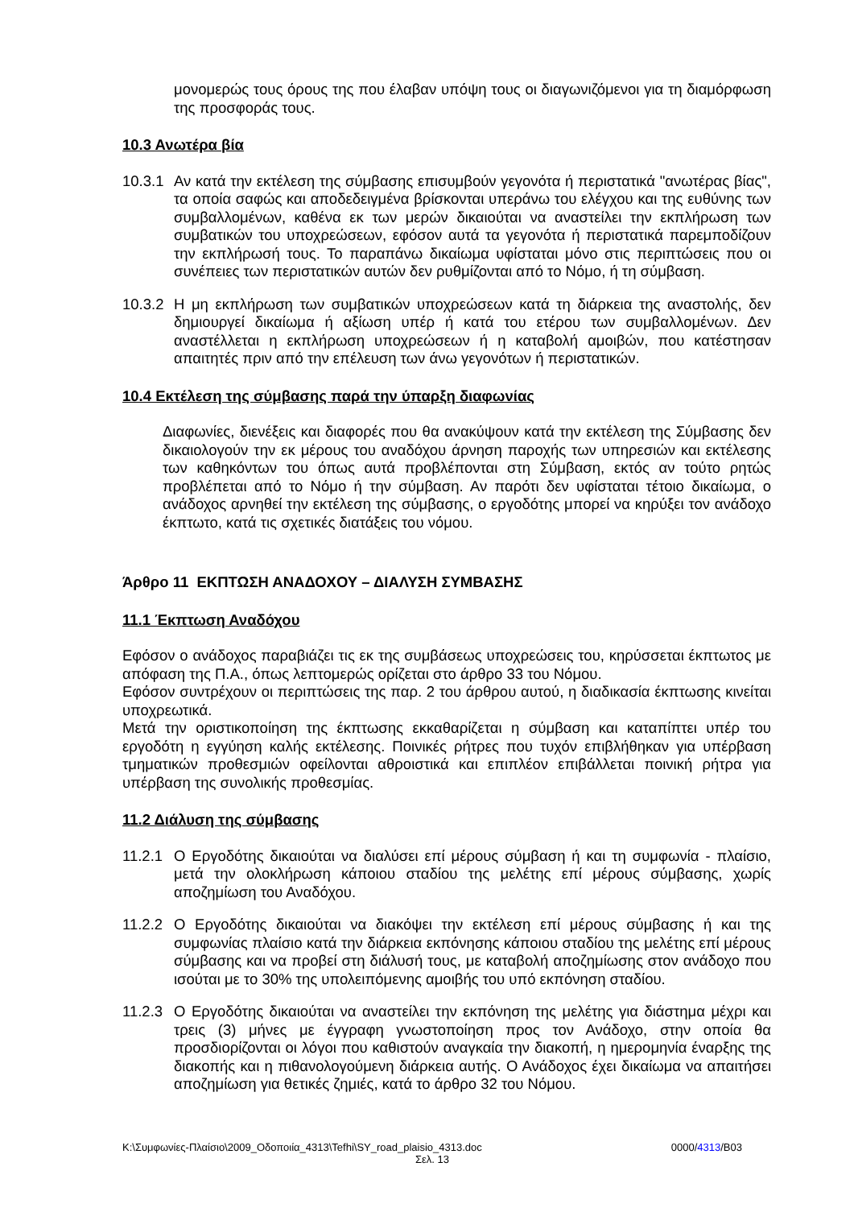μονομερώς τους όρους της που έλαβαν υπόψη τους οι διαγωνιζόμενοι για τη διαμόρφωση της προσφοράς τους.
10.3 Ανωτέρα βία
10.3.1
Αν κατά την εκτέλεση της σύμβασης επισυμβούν γεγονότα ή περιστατικά "ανωτέρας βίας", τα οποία σαφώς και αποδεδειγμένα βρίσκονται υπεράνω του ελέγχου και της ευθύνης των συμβαλλομένων, καθένα εκ των μερών δικαιούται να αναστείλει την εκπλήρωση των συμβατικών του υποχρεώσεων, εφόσον αυτά τα γεγονότα ή περιστατικά παρεμποδίζουν την εκπλήρωσή τους. Το παραπάνω δικαίωμα υφίσταται μόνο στις περιπτώσεις που οι συνέπειες των περιστατικών αυτών δεν ρυθμίζονται από το Νόμο, ή τη σύμβαση.
10.3.2
Η μη εκπλήρωση των συμβατικών υποχρεώσεων κατά τη διάρκεια της αναστολής, δεν δημιουργεί δικαίωμα ή αξίωση υπέρ ή κατά του ετέρου των συμβαλλομένων. Δεν αναστέλλεται η εκπλήρωση υποχρεώσεων ή η καταβολή αμοιβών, που κατέστησαν απαιτητές πριν από την επέλευση των άνω γεγονότων ή περιστατικών.
10.4 Εκτέλεση της σύμβασης παρά την ύπαρξη διαφωνίας
Διαφωνίες, διενέξεις και διαφορές που θα ανακύψουν κατά την εκτέλεση της Σύμβασης δεν δικαιολογούν την εκ μέρους του αναδόχου άρνηση παροχής των υπηρεσιών και εκτέλεσης των καθηκόντων του όπως αυτά προβλέπονται στη Σύμβαση, εκτός αν τούτο ρητώς προβλέπεται από το Νόμο ή την σύμβαση. Αν παρότι δεν υφίσταται τέτοιο δικαίωμα, ο ανάδοχος αρνηθεί την εκτέλεση της σύμβασης, ο εργοδότης μπορεί να κηρύξει τον ανάδοχο έκπτωτο, κατά τις σχετικές διατάξεις του νόμου.
Άρθρο 11 ΕΚΠΤΩΣΗ ΑΝΑΔΟΧΟΥ – ΔΙΑΛΥΣΗ ΣΥΜΒΑΣΗΣ
11.1 Έκπτωση Αναδόχου
Εφόσον ο ανάδοχος παραβιάζει τις εκ της συμβάσεως υποχρεώσεις του, κηρύσσεται έκπτωτος με απόφαση της Π.Α., όπως λεπτομερώς ορίζεται στο άρθρο 33 του Νόμου.
Εφόσον συντρέχουν οι περιπτώσεις της παρ. 2 του άρθρου αυτού, η διαδικασία έκπτωσης κινείται υποχρεωτικά.
Μετά την οριστικοποίηση της έκπτωσης εκκαθαρίζεται η σύμβαση και καταπίπτει υπέρ του εργοδότη η εγγύηση καλής εκτέλεσης. Ποινικές ρήτρες που τυχόν επιβλήθηκαν για υπέρβαση τμηματικών προθεσμιών οφείλονται αθροιστικά και επιπλέον επιβάλλεται ποινική ρήτρα για υπέρβαση της συνολικής προθεσμίας.
11.2 Διάλυση της σύμβασης
11.2.1
Ο Εργοδότης δικαιούται να διαλύσει επί μέρους σύμβαση ή και τη συμφωνία - πλαίσιο, μετά την ολοκλήρωση κάποιου σταδίου της μελέτης επί μέρους σύμβασης, χωρίς αποζημίωση του Αναδόχου.
11.2.2
Ο Εργοδότης δικαιούται να διακόψει την εκτέλεση επί μέρους σύμβασης ή και της συμφωνίας πλαίσιο κατά την διάρκεια εκπόνησης κάποιου σταδίου της μελέτης επί μέρους σύμβασης και να προβεί στη διάλυσή τους, με καταβολή αποζημίωσης στον ανάδοχο που ισούται με το 30% της υπολειπόμενης αμοιβής του υπό εκπόνηση σταδίου.
11.2.3
Ο Εργοδότης δικαιούται να αναστείλει την εκπόνηση της μελέτης για διάστημα μέχρι και τρεις (3) μήνες με έγγραφη γνωστοποίηση προς τον Ανάδοχο, στην οποία θα προσδιορίζονται οι λόγοι που καθιστούν αναγκαία την διακοπή, η ημερομηνία έναρξης της διακοπής και η πιθανολογούμενη διάρκεια αυτής. Ο Ανάδοχος έχει δικαίωμα να απαιτήσει αποζημίωση για θετικές ζημιές, κατά το άρθρο 32 του Νόμου.
K:\Συμφωνίες-Πλαίσιο\2009_Οδοποιία_4313\Tefhi\SY_road_plaisio_4313.doc 0000/4313/B03
Σελ. 13